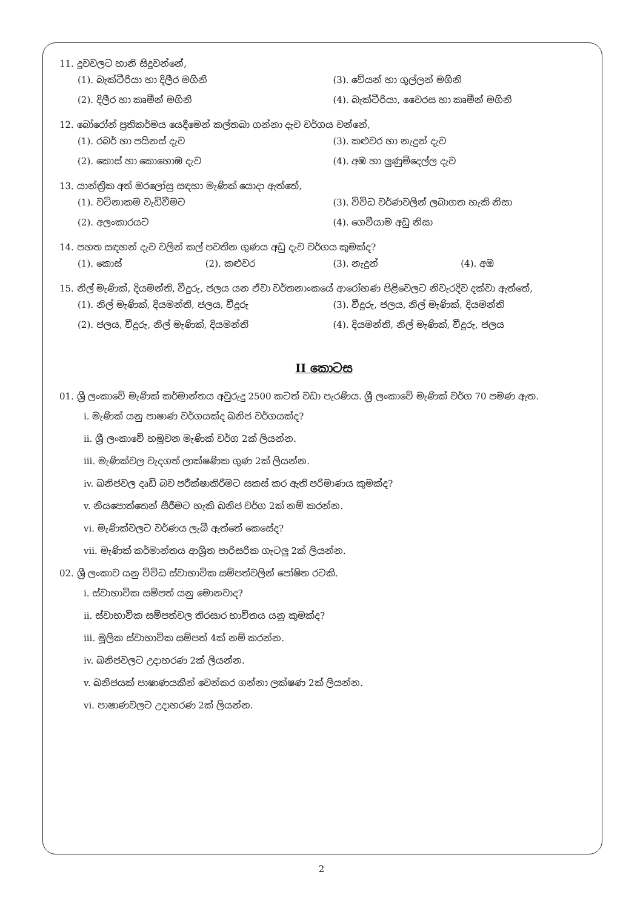11. දූවවලට හානි සිදුවන්නේ,
(1). බැක්ටීරියා හා දිලීර මගිනි (3). වේයන් හා ගුල්ලන් මගිනි
(2). දිලීර හා කෘමීන් මගිනි (4). බැක්ටීරියා, වෛරස හා කෘමීන් මගිනි
12. බෝරෝන් ප්‍රතිකර්මය යෙදීමෙන් කල්තබා ගන්නා දැව වර්ගය වන්නේ,
(1). රබර් හා පයිනස් දැව (3). කළුවර හා නැදුන් දැව
(2). කොස් හා කොහොඹ දැව (4). අඹ හා ලුණුමිදෙල්ල දැව
13. යාන්ත්‍රික අත් ඔරලෝසු සඳහා මැණික් යොදා ඇත්තේ,
(1). වටිනාකම වැඩිවීමට (3). විවිධ වර්ණවලින් ලබාගත හැකි නිසා
(2). අලංකාරයට (4). ගෙවීයාම අඩු නිසා
14. පහත සඳහන් දැව වලින් කල් පවතින ගුණය අඩු දැව වර්ගය කුමක්ද?
(1). කොස් (2). කළුවර (3). නැදුන් (4). අඹ
15. නිල් මැණික්, දියමන්ති, වීදුරු, ජලය යන ඒවා වර්තනාංකයේ ආරෝහණ පිළිවෙලට නිවැරදිව දක්වා ඇත්තේ,
(1). නිල් මැණික්, දියමන්ති, ජලය, වීදුරු
(3). වීදුරු, ජලය, නිල් මැණික්, දියමන්ති
(2). ජලය, වීදුරු, නිල් මැණික්, දියමන්ති
(4). දියමන්ති, නිල් මැණික්, වීදුරු, ජලය
II කොටස
01. ශ්‍රී ලංකාවේ මැණික් කර්මාන්තය අවුරුදු 2500 කටත් වඩා පැරණිය. ශ්‍රී ලංකාවේ මැණික් වර්ග 70 පමණ ඇත.
i. මැණික් යනු පාෂාණ වර්ගයක්ද ඛනිජ වර්ගයක්ද?
ii. ශ්‍රී ලංකාවේ හමුවන මැණික් වර්ග 2ක් ලියන්න.
iii. මැණික්වල වැදගත් ලාක්ෂණික ගුණ 2ක් ලියන්න.
iv. ඛනිජවල දෘඩි බව පරීක්ෂාකිරීමට සකස් කර ඇති පරිමාණය කුමක්ද?
v. නියපොත්තෙන් සීරීමට හැකි ඛනිජ වර්ග 2ක් නම් කරන්න.
vi. මැණික්වලට වර්ණය ලැබී ඇත්තේ කෙසේද?
vii. මැණික් කර්මාන්තය ආශ්‍රිත පාරිසරික ගැටලු 2ක් ලියන්න.
02. ශ්‍රී ලංකාව යනු විවිධ ස්වාභාවික සම්පත්වලින් පෝෂිත රටකි.
i. ස්වාභාවික සම්පත් යනු මොනවාද?
ii. ස්වාභාවික සම්පත්වල තිරසාර භාවිතය යනු කුමක්ද?
iii. මූලික ස්වාභාවික සම්පත් 4ක් නම් කරන්න.
iv. ඛනිජවලට උදාහරණ 2ක් ලියන්න.
v. ඛනිජයක් පාෂාණයකින් වෙන්කර ගන්නා ලක්ෂණ 2ක් ලියන්න.
vi. පාෂාණවලට උදාහරණ 2ක් ලියන්න.
2